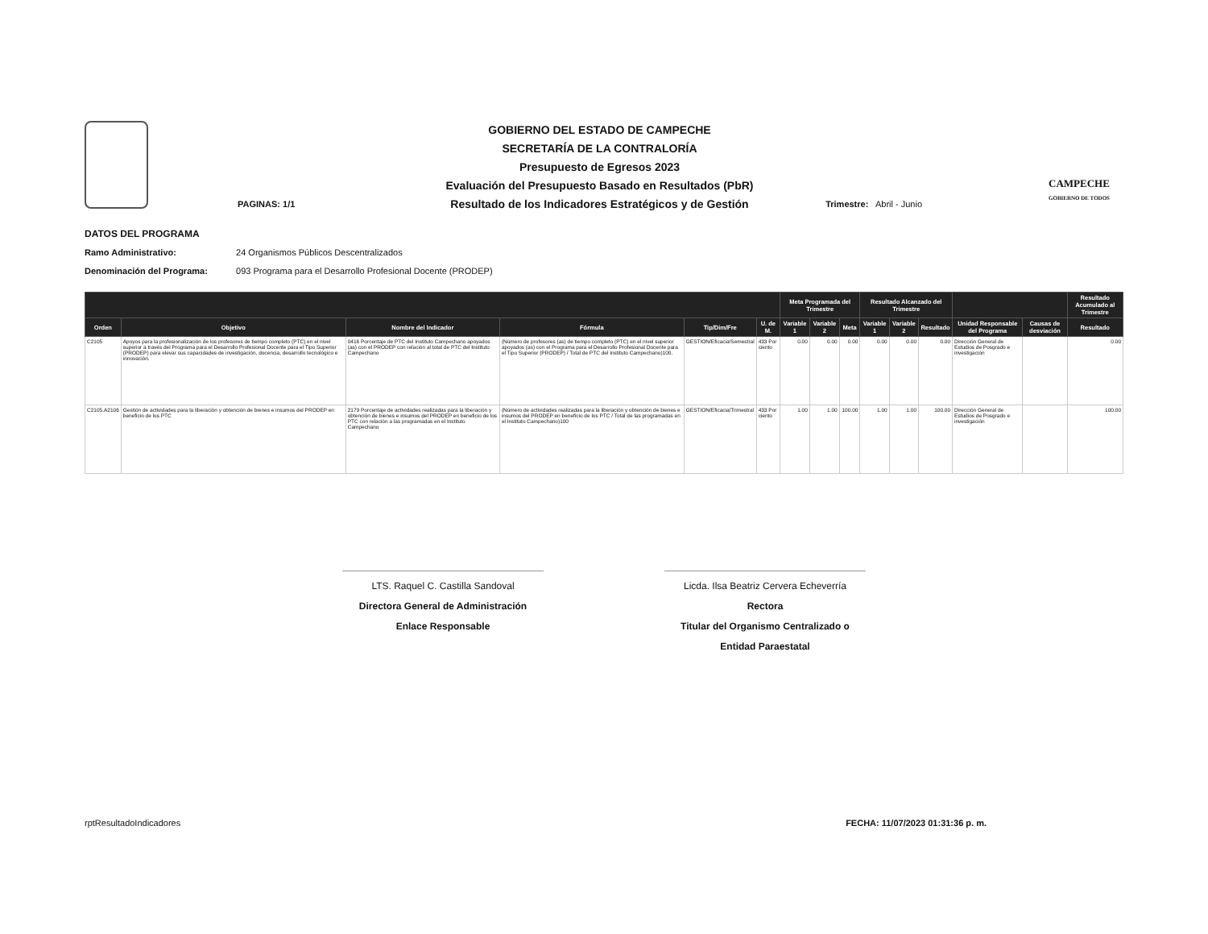GOBIERNO DEL ESTADO DE CAMPECHE
SECRETARÍA DE LA CONTRALORÍA
Presupuesto de Egresos 2023
Evaluación del Presupuesto Basado en Resultados (PbR)
Resultado de los Indicadores Estratégicos y de Gestión
CAMPECHE
GOBIERNO DE TODOS
PAGINAS: 1/1 Trimestre: Abril - Junio
DATOS DEL PROGRAMA
Ramo Administrativo: 24 Organismos Públicos Descentralizados
Denominación del Programa: 093 Programa para el Desarrollo Profesional Docente (PRODEP)
| | | | | | | Meta Programada del Trimestre | | | Resultado Alcanzado del Trimestre | | | | | Resultado Acumulado al Trimestre |
| --- | --- | --- | --- | --- | --- | --- | --- | --- | --- | --- | --- | --- | --- | --- |
| Orden | Objetivo | Nombre del Indicador | Fórmula | Tip/Dim/Fre | U. de M. | Variable 1 | Variable 2 | Meta | Variable 1 | Variable 2 | Resultado | Unidad Responsable del Programa | Causas de desviación | Resultado |
| C2105 | Apoyos para la profesionalización de los profesores de tiempo completo (PTC) en el nivel superior a través del Programa para el Desarrollo Profesional Docente para el Tipo Superior (PRODEP) para elevar sus capacidades de investigación, docencia, desarrollo tecnológico e innovación. | 0416 Porcentaje de PTC del Instituto Campechano apoyados (as) con el PRODEP con relación al total de PTC del Instituto Campechano | (Número de profesores (as) de tiempo completo (PTC) en el nivel superior apoyados (as) con el Programa para el Desarrollo Profesional Docente para el Tipo Superior (PRODEP) / Total de PTC del Instituto Campechano)100. | GESTION/Eficacia/Semestral | 433 Por ciento | 0.00 | 0.00 | 0.00 | 0.00 | 0.00 | 0.00 | Dirección General de Estudios de Posgrado e investigación | | 0.00 |
| C2105.A2106 | Gestión de actividades para la liberación y obtención de bienes e insumos del PRODEP en beneficio de los PTC | 2179 Porcentaje de actividades realizadas para la liberación y obtención de bienes e insumos del PRODEP en beneficio de los PTC con relación a las programadas en el Instituto Campechano | (Número de actividades realizadas para la liberación y obtención de bienes e insumos del PRODEP en beneficio de los PTC / Total de las programadas en el Instituto Campechano)100 | GESTION/Eficacia/Trimestral | 433 Por ciento | 1.00 | 1.00 | 100.00 | 1.00 | 1.00 | 100.00 | Dirección General de Estudios de Posgrado e investigación | | 100.00 |
LTS. Raquel C. Castilla Sandoval
Directora General de Administración
Enlace Responsable
Licda. Ilsa Beatriz Cervera Echeverría
Rectora
Titular del Organismo Centralizado o Entidad Paraestatal
rptResultadoIndicadores FECHA: 11/07/2023 01:31:36 p. m.